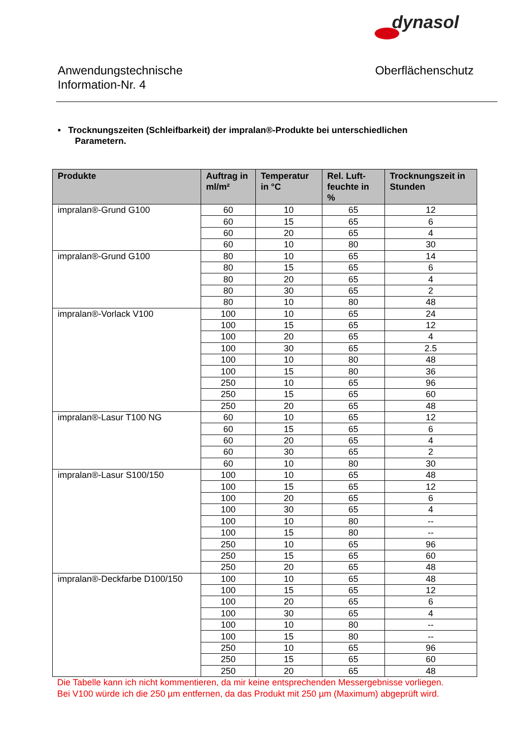dynasol
Anwendungstechnische
Information-Nr. 4
Oberflächenschutz
• Trocknungszeiten (Schleifbarkeit) der impralan®-Produkte bei unterschiedlichen
Parametern.
| Produkte | Auftrag in ml/m² | Temperatur in °C | Rel. Luft-feuchte in % | Trocknungszeit in Stunden |
| --- | --- | --- | --- | --- |
| impralan®-Grund G100 | 60 | 10 | 65 | 12 |
| | 60 | 15 | 65 | 6 |
| | 60 | 20 | 65 | 4 |
| | 60 | 10 | 80 | 30 |
| impralan®-Grund G100 | 80 | 10 | 65 | 14 |
| | 80 | 15 | 65 | 6 |
| | 80 | 20 | 65 | 4 |
| | 80 | 30 | 65 | 2 |
| | 80 | 10 | 80 | 48 |
| impralan®-Vorlack V100 | 100 | 10 | 65 | 24 |
| | 100 | 15 | 65 | 12 |
| | 100 | 20 | 65 | 4 |
| | 100 | 30 | 65 | 2.5 |
| | 100 | 10 | 80 | 48 |
| | 100 | 15 | 80 | 36 |
| | 250 | 10 | 65 | 96 |
| | 250 | 15 | 65 | 60 |
| | 250 | 20 | 65 | 48 |
| impralan®-Lasur T100 NG | 60 | 10 | 65 | 12 |
| | 60 | 15 | 65 | 6 |
| | 60 | 20 | 65 | 4 |
| | 60 | 30 | 65 | 2 |
| | 60 | 10 | 80 | 30 |
| impralan®-Lasur S100/150 | 100 | 10 | 65 | 48 |
| | 100 | 15 | 65 | 12 |
| | 100 | 20 | 65 | 6 |
| | 100 | 30 | 65 | 4 |
| | 100 | 10 | 80 | -- |
| | 100 | 15 | 80 | -- |
| | 250 | 10 | 65 | 96 |
| | 250 | 15 | 65 | 60 |
| | 250 | 20 | 65 | 48 |
| impralan®-Deckfarbe D100/150 | 100 | 10 | 65 | 48 |
| | 100 | 15 | 65 | 12 |
| | 100 | 20 | 65 | 6 |
| | 100 | 30 | 65 | 4 |
| | 100 | 10 | 80 | -- |
| | 100 | 15 | 80 | -- |
| | 250 | 10 | 65 | 96 |
| | 250 | 15 | 65 | 60 |
| | 250 | 20 | 65 | 48 |
Die Tabelle kann ich nicht kommentieren, da mir keine entsprechenden Messergebnisse vorliegen.
Bei V100 würde ich die 250 µm entfernen, da das Produkt mit 250 µm (Maximum) abgeprüft wird.